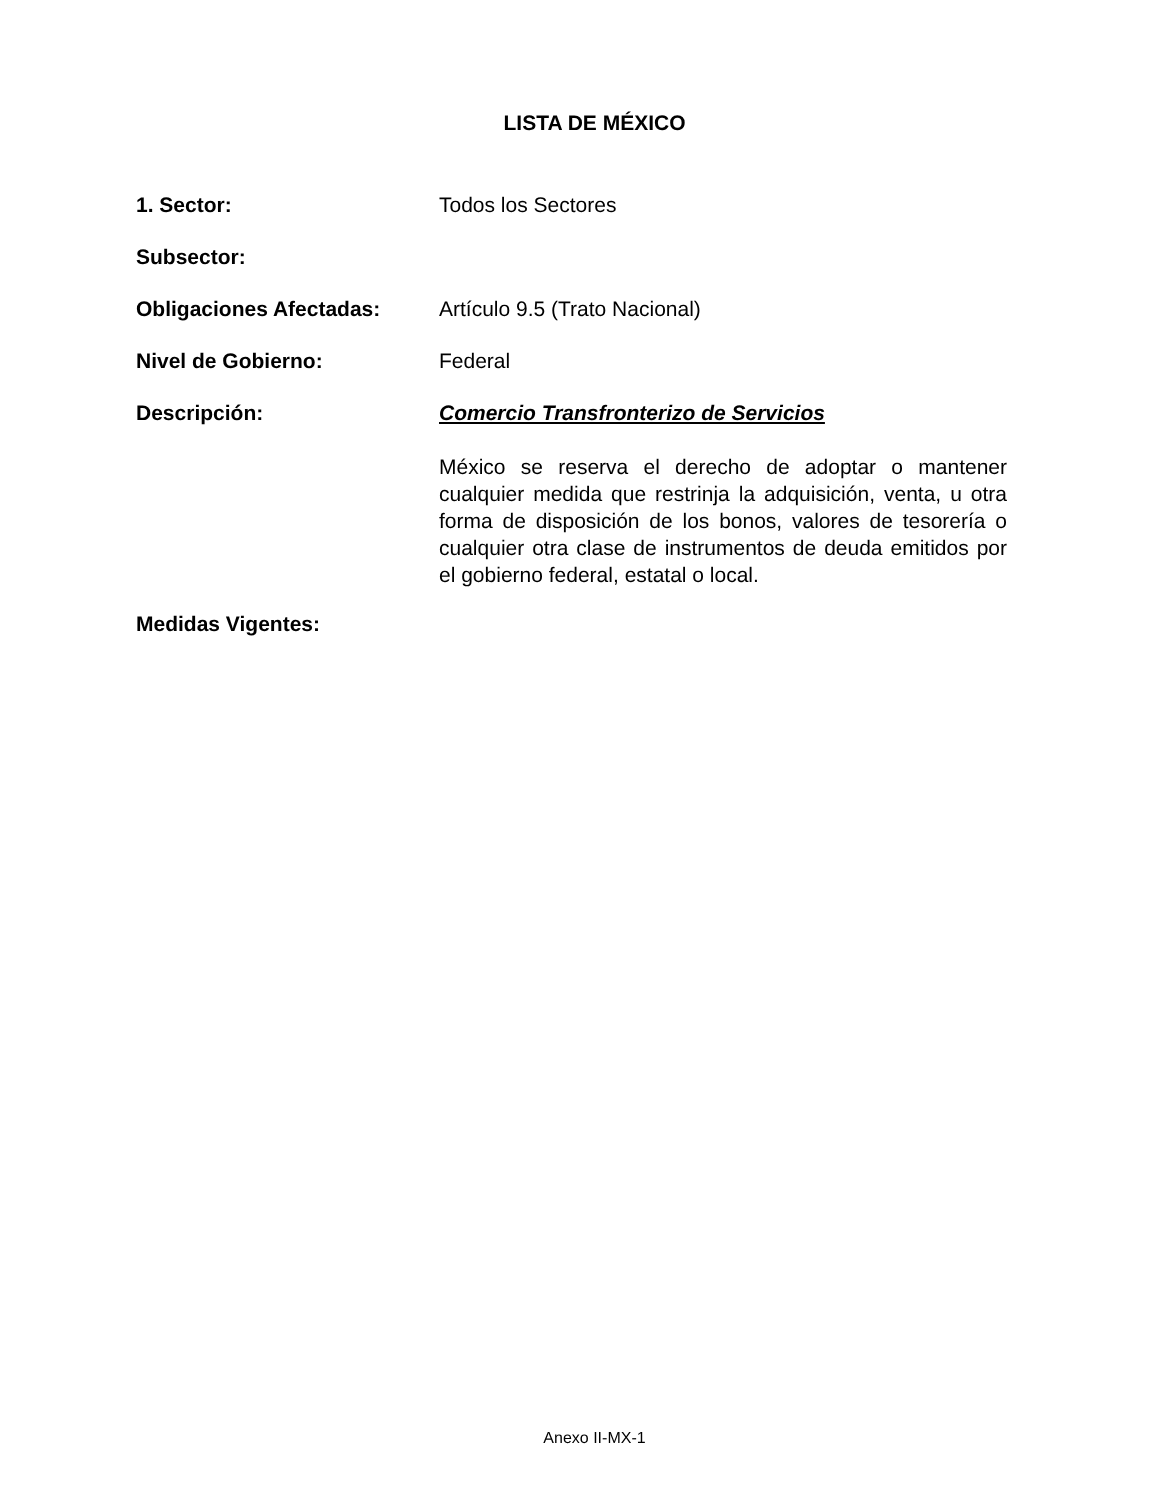LISTA DE MÉXICO
1. Sector: Todos los Sectores
Subsector:
Obligaciones Afectadas: Artículo 9.5 (Trato Nacional)
Nivel de Gobierno: Federal
Descripción: Comercio Transfronterizo de Servicios
México se reserva el derecho de adoptar o mantener cualquier medida que restrinja la adquisición, venta, u otra forma de disposición de los bonos, valores de tesorería o cualquier otra clase de instrumentos de deuda emitidos por el gobierno federal, estatal o local.
Medidas Vigentes:
Anexo II-MX-1